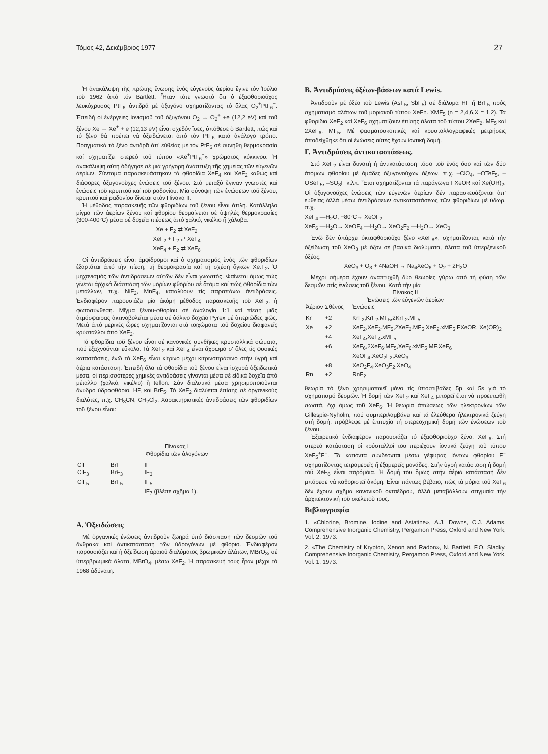Τόμος 42, Δεκέμβριος 1977 27
Ἡ ἀνακάλυψη τῆς πρώτης ἕνωσης ἑνός εὐγενοῦς ἀερίου ἔγινε τόν Ἰούλιο τοῦ 1962 ἀπό τόν Bartlett. Ἦταν τότε γνωστό ὅτι ὁ ἑξαφθοριοῦχος λευκόχρυσος PtF<sub>6</sub> ἀντιδρᾶ μέ ὀξυγόνο σχηματίζοντας τό ἅλας O<sub>2</sub><sup>+</sup>PtF<sub>6</sub><sup>−</sup>. Ἐπειδή οἱ ἐνέργειες ἰονισμοῦ τοῦ ὀξυγόνου O<sub>2</sub> → O<sub>2</sub><sup>+</sup> +e (12,2 eV) καί τοῦ ξένου Xe → Xe<sup>+</sup> + e (12,13 eV) εἶναι σχεδόν ἴσες, ὑπόθεσε ὁ Bartlett, πώς καί τό ξένο θά πρέπει νά ὀξειδώνεται ἀπό τόν PtF<sub>6</sub> κατά ἀνάλογο τρόπο. Πραγματικά τό ξένο ἀντιδρᾶ ἀπ' εὐθείας μέ τόν PtF<sub>6</sub> σέ συνήθη θερμοκρασία καί σχηματίζει στερεό τοῦ τύπου «Xe<sup>+</sup>PtF<sub>6</sub><sup>−</sup>» χρώματος κόκκινου. Ἡ ἀνακάλυψη αὐτή ὁδήγησε σέ μιά γρήγορη ἀνάπτυξη τῆς χημείας τῶν εὐγενῶν ἀερίων. Σύντομα παρασκευάστηκαν τά φθορίδια XeF<sub>4</sub> καί XeF<sub>2</sub> καθώς καί διάφορες ὀξυγονοῦχες ἑνώσεις τοῦ ξένου. Στό μεταξύ ἔγιναν γνωστές καί ἑνώσεις τοῦ κρυπτοῦ καί τοῦ ραδονίου. Μία σύνοψη τῶν ἑνώσεων τοῦ ξένου, κρυπτοῦ καί ραδονίου δίνεται στόν Πίνακα II.
Ἡ μέθοδος παρασκευῆς τῶν φθοριδίων τοῦ ξένου εἶναι ἁπλή. Κατάλληλο μίγμα τῶν ἀερίων ξένου καί φθορίου θερμαίνεται σέ ὑψηλές θερμοκρασίες (300-400°C) μέσα σέ δοχεῖα πιέσεως ἀπό χαλκό, νικέλιο ἤ χάλυβα.
Xe + F<sub>2</sub> ⇄ XeF<sub>2</sub>
XeF<sub>2</sub> + F<sub>2</sub> ⇄ XeF<sub>4</sub>
XeF<sub>4</sub> + F<sub>2</sub> ⇄ XeF<sub>6</sub>
Οἱ ἀντιδράσεις εἶναι ἀμφίδρομοι καί ὁ σχηματισμός ἑνός τῶν φθοριδίων ἐξαρτᾶται ἀπό τήν πίεση, τή θερμοκρασία καί τή σχέση ὄγκων Xe:F<sub>2</sub>. Ὁ μηχανισμός τῶν ἀντιδράσεων αὐτῶν δέν εἶναι γνωστός. Φαίνεται ὅμως πώς γίνεται ἀρχικά διάσπαση τῶν μορίων φθορίου σέ ἄτομα καί πώς φθορίδια τῶν μετάλλων, π.χ. NiF<sub>2</sub>, MnF<sub>4</sub>, καταλύουν τίς παραπάνω ἀντιδράσεις. Ἐνδιαφέρον παρουσιάζει μία ἀκόμη μέθοδος παρασκευῆς τοῦ XeF<sub>2</sub>, ἡ φωτοσύνθεση. Μῖγμα ξένου-φθορίου σέ ἀναλογία 1:1 καί πίεση μιᾶς ἀτμόσφαιρας ἀκτινοβολεῖται μέσα σέ ὑάλινο δοχεῖο Pyrex μέ ὑπεριῶδες φῶς. Μετά ἀπό μερικές ὧρες σχηματίζονται στά τοιχώματα τοῦ δοχείου διαφανεῖς κρύσταλλοι ἀπό XeF<sub>2</sub>.
Τά φθορίδια τοῦ ξένου εἶναι σέ κανονικές συνθῆκες κρυσταλλικά σώματα, πού ἐξαχνοῦνται εὔκολα. Τά XeF<sub>2</sub> καί XeF<sub>4</sub> εἶναι ἄχρωμα σ' ὅλες τίς φυσικές καταστάσεις, ἐνῶ τό XeF<sub>6</sub> εἶναι κίτρινο μέχρι κιτρινοπράσινο στήν ὑγρή καί ἀέρια κατάσταση. Ἐπειδή ὅλα τά φθορίδια τοῦ ξένου εἶναι ἰσχυρά ὀξειδωτικά μέσα, οἱ περισσότερες χημικές ἀντιδράσεις γίνονται μέσα σέ εἰδικά δοχεῖα ἀπό μέταλλο (χαλκό, νικέλιο) ἤ teflon. Σάν διαλυτικά μέσα χρησιμοποιοῦνται ἄνυδρο ὑδροφθόριο, HF, καί BrF<sub>5</sub>. Τό XeF<sub>2</sub> διαλύεται ἐπίσης σέ ὀργανικούς διαλύτες, π.χ. CH<sub>3</sub>CN, CH<sub>2</sub>Cl<sub>2</sub>. Χαρακτηριστικές ἀντιδράσεις τῶν φθοριδίων τοῦ ξένου εἶναι:
Πίνακας I
Φθορίδια τῶν ἀλογόνων
| ClF | BrF | IF |
| ClF<sub>3</sub> | BrF<sub>3</sub> | IF<sub>3</sub> |
| ClF<sub>5</sub> | BrF<sub>5</sub> | IF<sub>5</sub> |
| | | IF<sub>7</sub> (βλέπε σχῆμα 1). |
A. Ὀξειδώσεις
Μέ ὀργανικές ἑνώσεις ἀντιδροῦν ζωηρά ὑπό διάσπαση τῶν δεσμῶν τοῦ ἄνθρακα καί ἀντικατάσταση τῶν ὑδρογόνων μέ φθόριο. Ἐνδιαφέρον παρουσιάζει καί ἡ ὀξείδωση ἀραιοῦ διαλύματος βρωμικῶν ἀλάτων, MBrO<sub>3</sub>, σέ ὑπερβρωμικά ἅλατα, MBrO<sub>4</sub>, μέσω XeF<sub>2</sub>. Ἡ παρασκευή τους ἦταν μέχρι τό 1968 ἀδύνατη.
B. Ἀντιδράσεις ὀξέων-βάσεων κατά Lewis.
Ἀντιδροῦν μέ ὀξέα τοῦ Lewis (AsF<sub>5</sub>, SbF<sub>5</sub>) σέ διάλυμα HF ἤ BrF<sub>5</sub> πρός σχηματισμό ἁλάτων τοῦ μοριακοῦ τύπου XeFn. XMF<sub>5</sub> (n = 2,4,6,X = 1,2). Τά φθορίδια XeF<sub>2</sub> καί XeF<sub>6</sub> σχηματίζουν ἐπίσης ἅλατα τοῦ τύπου 2XeF<sub>2</sub>. MF<sub>5</sub> καί 2XeF<sub>6</sub>. MF<sub>5</sub>. Μέ φασματοσκοπικές καί κρυσταλλογραφικές μετρήσεις ἀποδείχθηκε ὅτι οἱ ἑνώσεις αὐτές ἔχουν ἰοντική δομή.
Γ. Ἀντιδράσεις ἀντικαταστάσεως.
Στό XeF<sub>2</sub> εἶναι δυνατή ἡ ἀντικατάσταση τόσο τοῦ ἑνός ὅσο καί τῶν δύο ἀτόμων φθορίου μέ ὁμάδες ὀξυγονούχων ὀξέων, π.χ. –ClO<sub>4</sub>, –OTeF<sub>5</sub>, –OSeF<sub>5</sub>, –SO<sub>3</sub>F κ.λπ. Ἔτσι σχηματίζονται τά παράγωγα FXeOR καί Xe(OR)<sub>2</sub>. Οἱ ὀξυγονοῦχες ἑνώσεις τῶν εὐγενῶν ἀερίων δέν παρασκευάζονται ἀπ' εὐθείας ἀλλά μέσω ἀντιδράσεων ἀντικαταστάσεως τῶν φθοριδίων μέ ὕδωρ. π.χ.
XeF<sub>4</sub> —H<sub>2</sub>O, −80°C→ XeOF<sub>2</sub>
XeF<sub>6</sub> —H<sub>2</sub>O→ XeOF<sub>4</sub> —H<sub>2</sub>O→ XeO<sub>2</sub>F<sub>2</sub> —H<sub>2</sub>O→ XeO<sub>3</sub>
Ἐνῶ δέν ὑπάρχει ὀκταφθοριοῦχο ξένο «XeF<sub>8</sub>», σχηματίζονται, κατά τήν ὀξείδωση τοῦ XeO<sub>3</sub> μέ ὄζον σέ βασικά διαλύματα, ἅλατα τοῦ ὑπερξενικοῦ ὀξέος:
XeO<sub>3</sub> + O<sub>3</sub> + 4NaOH → Na<sub>4</sub>XeO<sub>6</sub> + O<sub>2</sub> + 2H<sub>2</sub>O
Μέχρι σήμερα ἔχουν ἀναπτυχθῆ δύο θεωρίες γύρω ἀπό τή φύση τῶν δεσμῶν στίς ἑνώσεις τοῦ ξένου. Κατά τήν μία
Πίνακας II
Ἑνώσεις τῶν εὐγενῶν ἀερίων
| Ἀέριον | Σθένος | Ἑνώσεις |
| Kr | +2 | KrF<sub>2</sub>,KrF<sub>2</sub>.MF<sub>5</sub>,2KrF<sub>2</sub>.MF<sub>5</sub> |
| Xe | +2 | XeF<sub>2</sub>,XeF<sub>2</sub>.MF<sub>5</sub>,2XeF<sub>2</sub>.MF<sub>5</sub>,XeF<sub>2</sub>.xMF<sub>5</sub>,FXeOR, Xe(OR)<sub>2</sub> |
| | +4 | XeF<sub>4</sub>,XeF<sub>4</sub>.xMF<sub>5</sub> |
| | +6 | XeF<sub>6</sub>,2XeF<sub>6</sub>.MF<sub>5</sub>,XeF<sub>6</sub>.xMF<sub>5</sub>,MF.XeF<sub>6</sub> XeOF<sub>4</sub>,XeO<sub>2</sub>F<sub>2</sub>,XeO<sub>3</sub> |
| | +8 | XeO<sub>2</sub>F<sub>4</sub>,XeO<sub>3</sub>F<sub>2</sub>,XeO<sub>4</sub> |
| Rn | +2 | RnF<sub>2</sub> |
θεωρία τό ξένο χρησιμοποιεῖ μόνο τίς ὑποστιβάδες 5p καί 5s γιά τό σχηματισμό δεσμῶν. Ἡ δομή τῶν XeF<sub>2</sub> καί XeF<sub>4</sub> μπορεῖ ἔτσι νά προειπωθῆ σωστά, ὄχι ὅμως τοῦ XeF<sub>6</sub>. Ἡ θεωρία ἀπώσεως τῶν ἠλεκτρονίων τῶν Gillespie-Nyholm, πού συμπεριλαμβάνει καί τά ἐλεύθερα ἠλεκτρονικά ζεύγη στή δομή, πρόβλεψε μέ ἐπιτυχία τή στερεοχημική δομή τῶν ἑνώσεων τοῦ ξένου.
Ἐξαιρετικό ἐνδιαφέρον παρουσιάζει τό ἑξαφθοριοῦχο ξένο, XeF<sub>6</sub>. Στή στερεά κατάσταση οἱ κρύσταλλοί του περιέχουν ἰοντικά ζεύγη τοῦ τύπου XeF<sub>5</sub><sup>+</sup>F<sup>−</sup>. Τά κατιόντα συνδέονται μέσω γέφυρας ἰόντων φθορίου F<sup>−</sup> σχηματίζοντας τετραμερεῖς ἤ ἑξαμερεῖς μονάδες. Στήν ὑγρή κατάσταση ἡ δομή τοῦ XeF<sub>6</sub> εἶναι παρόμοια. Ἡ δομή του ὅμως στήν ἀέρια κατάσταση δέν μπόρεσε νά καθοριστεῖ ἀκόμη. Εἶναι πάντως βέβαιο, πώς τά μόρια τοῦ XeF<sub>6</sub> δέν ἔχουν σχῆμα κανονικοῦ ὀκταέδρου, ἀλλά μεταβάλλουν στιγμιαία τήν ἀρχιτεκτονική τοῦ σκελετοῦ τους.
Βιβλιογραφία
1. «Chlorine, Bromine, Iodine and Astatine», A.J. Downs, C.J. Adams, Comprehensive Inorganic Chemistry, Pergamon Press, Oxford and New York, Vol. 2, 1973.
2. «The Chemistry of Krypton, Xenon and Radon», N. Bartlett, F.O. Sladky, Comprehensive Inorganic Chemistry, Pergamon Press, Oxford and New York, Vol. 1, 1973.